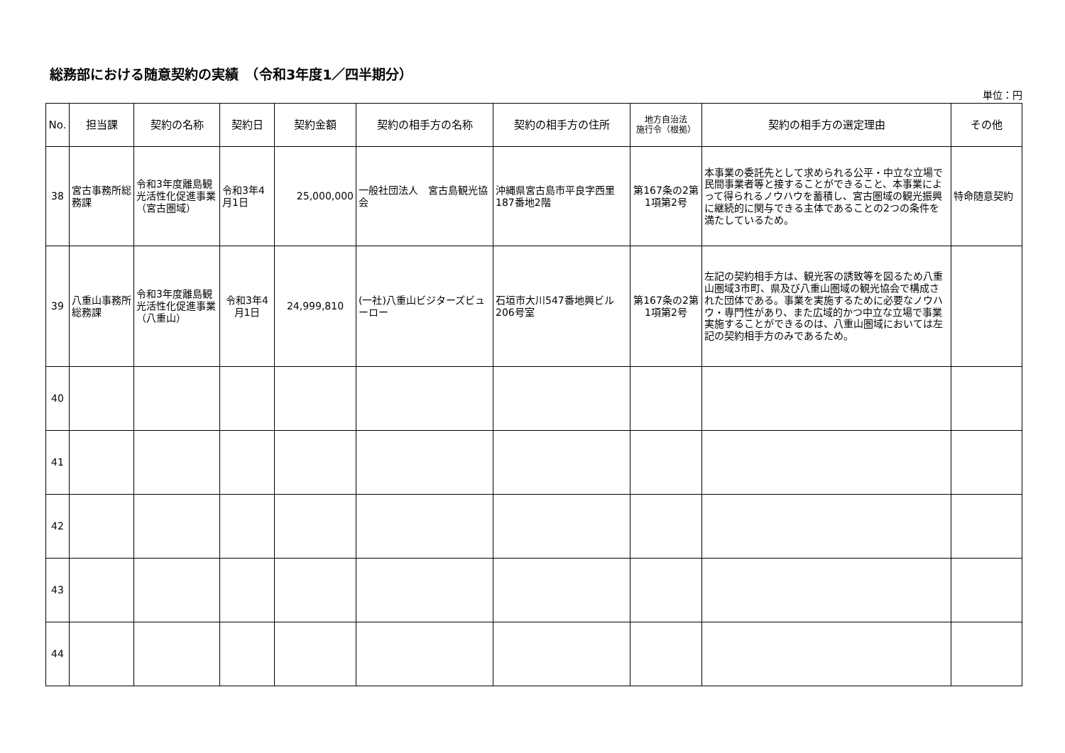総務部における随意契約の実績　（令和3年度1／四半期分）
単位：円
| No. | 担当課 | 契約の名称 | 契約日 | 契約金額 | 契約の相手方の名称 | 契約の相手方の住所 | 地方自治法 施行令（根拠） | 契約の相手方の選定理由 | その他 |
| --- | --- | --- | --- | --- | --- | --- | --- | --- | --- |
| 38 | 宮古事務所総務課 | 令和3年度離島観光活性化促進事業（宮古圏域） | 令和3年4月1日 | 25,000,000 | 一般社団法人 宮古島観光協会 | 沖縄県宮古島市平良字西里187番地2階 | 第167条の2第1項第2号 | 本事業の委託先として求められる公平・中立な立場で民間事業者等と接することができること、本事業によって得られるノウハウを蓄積し、宮古圏域の観光振興に継続的に関与できる主体であることの2つの条件を満たしているため。 | 特命随意契約 |
| 39 | 八重山事務所総務課 | 令和3年度離島観光活性化促進事業（八重山） | 令和3年4月1日 | 24,999,810 | (一社)八重山ビジターズビューロー | 石垣市大川547番地興ビル206号室 | 第167条の2第1項第2号 | 左記の契約相手方は、観光客の誘致等を図るため八重山圏域3市町、県及び八重山圏域の観光協会で構成された団体である。事業を実施するために必要なノウハウ・専門性があり、また広域的かつ中立な立場で事業実施することができるのは、八重山圏域においては左記の契約相手方のみであるため。 | |
| 40 | | | | | | | | | |
| 41 | | | | | | | | | |
| 42 | | | | | | | | | |
| 43 | | | | | | | | | |
| 44 | | | | | | | | | |